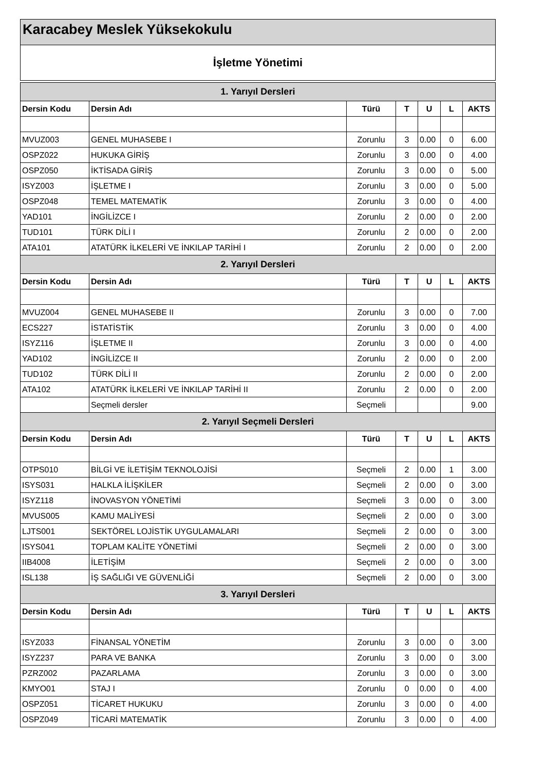Karacabey Meslek Yüksekokulu
İşletme Yönetimi
| 1. Yarıyıl Dersleri | | | | | | |
| --- | --- | --- | --- | --- | --- | --- |
| Dersin Kodu | Dersin Adı | Türü | T | U | L | AKTS |
| MVUZ003 | GENEL MUHASEBE I | Zorunlu | 3 | 0.00 | 0 | 6.00 |
| OSPZ022 | HUKUKA GİRİŞ | Zorunlu | 3 | 0.00 | 0 | 4.00 |
| OSPZ050 | İKTİSADA GİRİŞ | Zorunlu | 3 | 0.00 | 0 | 5.00 |
| ISYZ003 | İŞLETME I | Zorunlu | 3 | 0.00 | 0 | 5.00 |
| OSPZ048 | TEMEL MATEMATİK | Zorunlu | 3 | 0.00 | 0 | 4.00 |
| YAD101 | İNGİLİZCE I | Zorunlu | 2 | 0.00 | 0 | 2.00 |
| TUD101 | TÜRK DİLİ I | Zorunlu | 2 | 0.00 | 0 | 2.00 |
| ATA101 | ATATÜRK İLKELERİ VE İNKILAP TARİHİ I | Zorunlu | 2 | 0.00 | 0 | 2.00 |
| 2. Yarıyıl Dersleri | | | | | | |
| Dersin Kodu | Dersin Adı | Türü | T | U | L | AKTS |
| MVUZ004 | GENEL MUHASEBE II | Zorunlu | 3 | 0.00 | 0 | 7.00 |
| ECS227 | İSTATİSTİK | Zorunlu | 3 | 0.00 | 0 | 4.00 |
| ISYZ116 | İŞLETME II | Zorunlu | 3 | 0.00 | 0 | 4.00 |
| YAD102 | İNGİLİZCE II | Zorunlu | 2 | 0.00 | 0 | 2.00 |
| TUD102 | TÜRK DİLİ II | Zorunlu | 2 | 0.00 | 0 | 2.00 |
| ATA102 | ATATÜRK İLKELERİ VE İNKILAP TARİHİ II | Zorunlu | 2 | 0.00 | 0 | 2.00 |
| | Seçmeli dersler | Seçmeli | | | | 9.00 |
| 2. Yarıyıl Seçmeli Dersleri | | | | | | |
| Dersin Kodu | Dersin Adı | Türü | T | U | L | AKTS |
| OTPS010 | BİLGİ VE İLETİŞİM TEKNOLOJİSİ | Seçmeli | 2 | 0.00 | 1 | 3.00 |
| ISYS031 | HALKLA İLİŞKİLER | Seçmeli | 2 | 0.00 | 0 | 3.00 |
| ISYZ118 | İNOVASYON YÖNETİMİ | Seçmeli | 3 | 0.00 | 0 | 3.00 |
| MVUS005 | KAMU MALİYESİ | Seçmeli | 2 | 0.00 | 0 | 3.00 |
| LJTS001 | SEKTÖREL LOJİSTİK UYGULAMALARI | Seçmeli | 2 | 0.00 | 0 | 3.00 |
| ISYS041 | TOPLAM KALİTE YÖNETİMİ | Seçmeli | 2 | 0.00 | 0 | 3.00 |
| IIB4008 | İLETİŞİM | Seçmeli | 2 | 0.00 | 0 | 3.00 |
| ISL138 | İŞ SAĞLIĞI VE GÜVENLİĞİ | Seçmeli | 2 | 0.00 | 0 | 3.00 |
| 3. Yarıyıl Dersleri | | | | | | |
| Dersin Kodu | Dersin Adı | Türü | T | U | L | AKTS |
| ISYZ033 | FİNANSAL YÖNETİM | Zorunlu | 3 | 0.00 | 0 | 3.00 |
| ISYZ237 | PARA VE BANKA | Zorunlu | 3 | 0.00 | 0 | 3.00 |
| PZRZ002 | PAZARLAMA | Zorunlu | 3 | 0.00 | 0 | 3.00 |
| KMYO01 | STAJ I | Zorunlu | 0 | 0.00 | 0 | 4.00 |
| OSPZ051 | TİCARET HUKUKU | Zorunlu | 3 | 0.00 | 0 | 4.00 |
| OSPZ049 | TİCARİ MATEMATİK | Zorunlu | 3 | 0.00 | 0 | 4.00 |